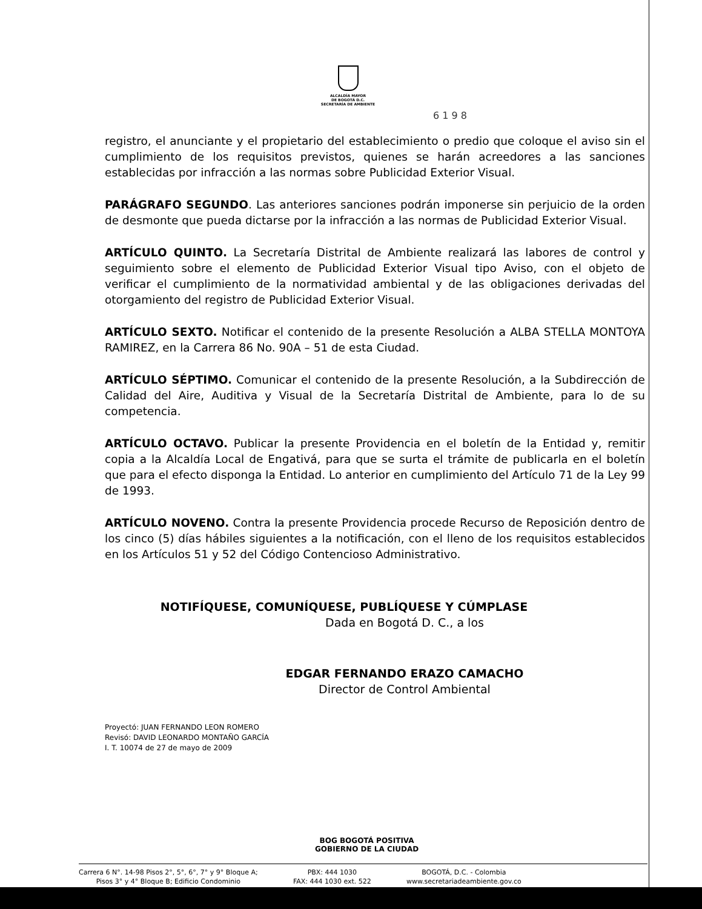ALCALDÍA MAYOR
DE BOGOTÁ D.C.
SECRETARÍA DE AMBIENTE
6 1 9 8
registro, el anunciante y el propietario del establecimiento o predio que coloque el aviso sin el cumplimiento de los requisitos previstos, quienes se harán acreedores a las sanciones establecidas por infracción a las normas sobre Publicidad Exterior Visual.
PARÁGRAFO SEGUNDO. Las anteriores sanciones podrán imponerse sin perjuicio de la orden de desmonte que pueda dictarse por la infracción a las normas de Publicidad Exterior Visual.
ARTÍCULO QUINTO. La Secretaría Distrital de Ambiente realizará las labores de control y seguimiento sobre el elemento de Publicidad Exterior Visual tipo Aviso, con el objeto de verificar el cumplimiento de la normatividad ambiental y de las obligaciones derivadas del otorgamiento del registro de Publicidad Exterior Visual.
ARTÍCULO SEXTO. Notificar el contenido de la presente Resolución a ALBA STELLA MONTOYA RAMIREZ, en la Carrera 86 No. 90A – 51 de esta Ciudad.
ARTÍCULO SÉPTIMO. Comunicar el contenido de la presente Resolución, a la Subdirección de Calidad del Aire, Auditiva y Visual de la Secretaría Distrital de Ambiente, para lo de su competencia.
ARTÍCULO OCTAVO. Publicar la presente Providencia en el boletín de la Entidad y, remitir copia a la Alcaldía Local de Engativá, para que se surta el trámite de publicarla en el boletín que para el efecto disponga la Entidad. Lo anterior en cumplimiento del Artículo 71 de la Ley 99 de 1993.
ARTÍCULO NOVENO. Contra la presente Providencia procede Recurso de Reposición dentro de los cinco (5) días hábiles siguientes a la notificación, con el lleno de los requisitos establecidos en los Artículos 51 y 52 del Código Contencioso Administrativo.
NOTIFÍQUESE, COMUNÍQUESE, PUBLÍQUESE Y CÚMPLASE
Dada en Bogotá D. C., a los
EDGAR FERNANDO ERAZO CAMACHO
Director de Control Ambiental
Proyectó: JUAN FERNANDO LEON ROMERO
Revisó: DAVID LEONARDO MONTAÑO GARCÍA
I. T. 10074 de 27 de mayo de 2009
BOG BOGOTÁ POSITIVA
GOBIERNO DE LA CIUDAD
Carrera 6 N°. 14-98 Pisos 2°, 5°, 6°, 7° y 9° Bloque A;
Pisos 3° y 4° Bloque B; Edificio Condominio
PBX: 444 1030
FAX: 444 1030 ext. 522
BOGOTÁ, D.C. - Colombia
www.secretariadeambiente.gov.co